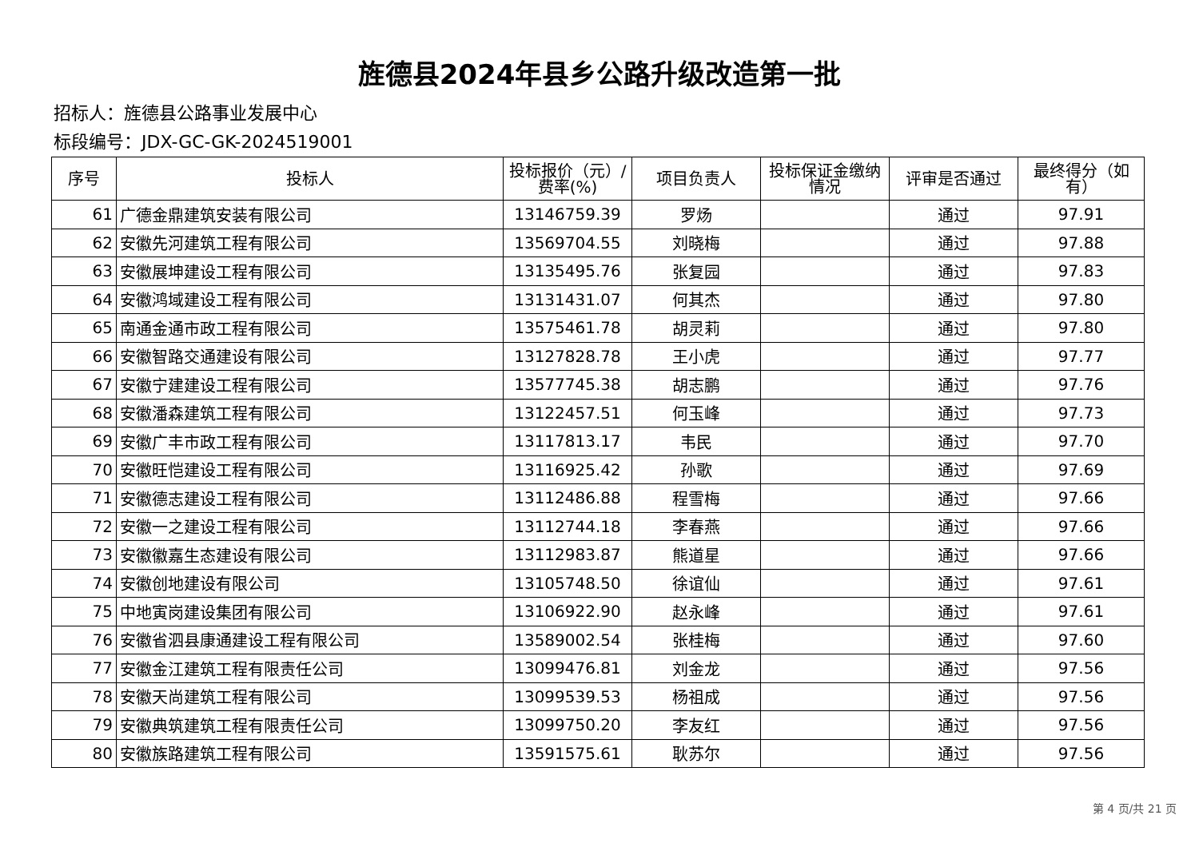旌德县2024年县乡公路升级改造第一批
招标人：旌德县公路事业发展中心
标段编号：JDX-GC-GK-2024519001
| 序号 | 投标人 | 投标报价（元）/费率(%) | 项目负责人 | 投标保证金缴纳情况 | 评审是否通过 | 最终得分（如有） |
| --- | --- | --- | --- | --- | --- | --- |
| 61 | 广德金鼎建筑安装有限公司 | 13146759.39 | 罗炀 | | 通过 | 97.91 |
| 62 | 安徽先河建筑工程有限公司 | 13569704.55 | 刘晓梅 | | 通过 | 97.88 |
| 63 | 安徽展坤建设工程有限公司 | 13135495.76 | 张复园 | | 通过 | 97.83 |
| 64 | 安徽鸿域建设工程有限公司 | 13131431.07 | 何其杰 | | 通过 | 97.80 |
| 65 | 南通金通市政工程有限公司 | 13575461.78 | 胡灵莉 | | 通过 | 97.80 |
| 66 | 安徽智路交通建设有限公司 | 13127828.78 | 王小虎 | | 通过 | 97.77 |
| 67 | 安徽宁建建设工程有限公司 | 13577745.38 | 胡志鹏 | | 通过 | 97.76 |
| 68 | 安徽潘森建筑工程有限公司 | 13122457.51 | 何玉峰 | | 通过 | 97.73 |
| 69 | 安徽广丰市政工程有限公司 | 13117813.17 | 韦民 | | 通过 | 97.70 |
| 70 | 安徽旺恺建设工程有限公司 | 13116925.42 | 孙歌 | | 通过 | 97.69 |
| 71 | 安徽德志建设工程有限公司 | 13112486.88 | 程雪梅 | | 通过 | 97.66 |
| 72 | 安徽一之建设工程有限公司 | 13112744.18 | 李春燕 | | 通过 | 97.66 |
| 73 | 安徽徽嘉生态建设有限公司 | 13112983.87 | 熊道星 | | 通过 | 97.66 |
| 74 | 安徽创地建设有限公司 | 13105748.50 | 徐谊仙 | | 通过 | 97.61 |
| 75 | 中地寅岗建设集团有限公司 | 13106922.90 | 赵永峰 | | 通过 | 97.61 |
| 76 | 安徽省泗县康通建设工程有限公司 | 13589002.54 | 张桂梅 | | 通过 | 97.60 |
| 77 | 安徽金江建筑工程有限责任公司 | 13099476.81 | 刘金龙 | | 通过 | 97.56 |
| 78 | 安徽天尚建筑工程有限公司 | 13099539.53 | 杨祖成 | | 通过 | 97.56 |
| 79 | 安徽典筑建筑工程有限责任公司 | 13099750.20 | 李友红 | | 通过 | 97.56 |
| 80 | 安徽族路建筑工程有限公司 | 13591575.61 | 耿苏尔 | | 通过 | 97.56 |
第 4 页/共 21 页